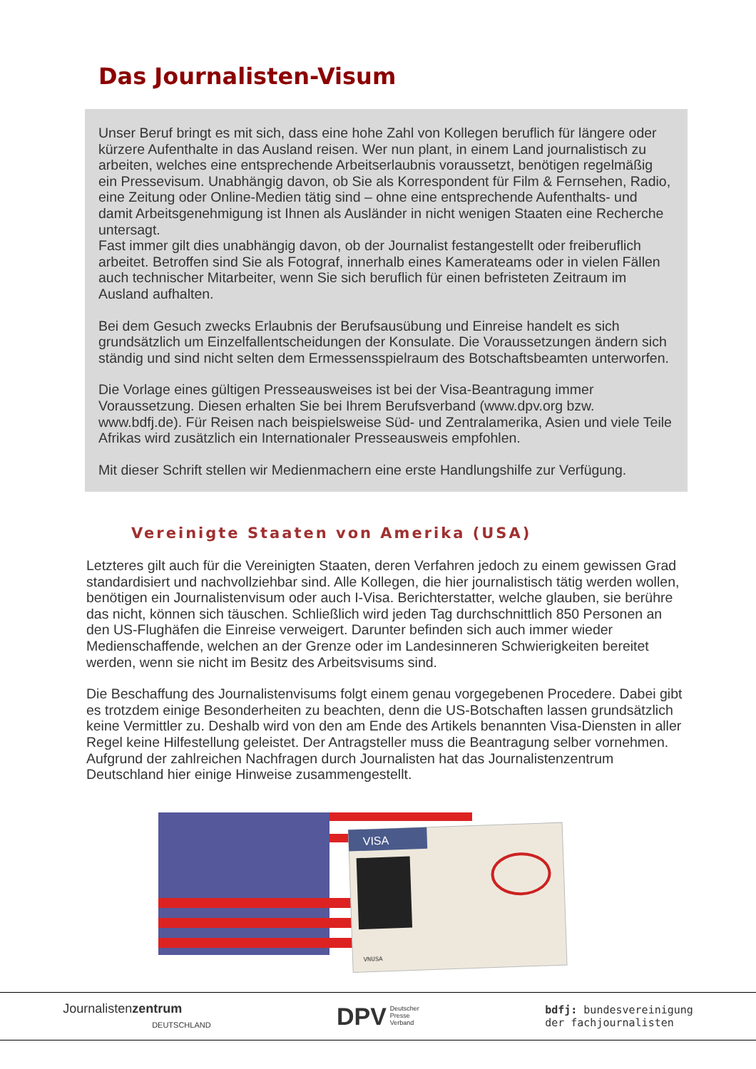Das Journalisten-Visum
Unser Beruf bringt es mit sich, dass eine hohe Zahl von Kollegen beruflich für längere oder kürzere Aufenthalte in das Ausland reisen. Wer nun plant, in einem Land journalistisch zu arbeiten, welches eine entsprechende Arbeitserlaubnis voraussetzt, benötigen regelmäßig ein Pressevisum. Unabhängig davon, ob Sie als Korrespondent für Film & Fernsehen, Radio, eine Zeitung oder Online-Medien tätig sind – ohne eine entsprechende Aufenthalts- und damit Arbeitsgenehmigung ist Ihnen als Ausländer in nicht wenigen Staaten eine Recherche untersagt.
Fast immer gilt dies unabhängig davon, ob der Journalist festangestellt oder freiberuflich arbeitet. Betroffen sind Sie als Fotograf, innerhalb eines Kamerateams oder in vielen Fällen auch technischer Mitarbeiter, wenn Sie sich beruflich für einen befristeten Zeitraum im Ausland aufhalten.
Bei dem Gesuch zwecks Erlaubnis der Berufsausübung und Einreise handelt es sich grundsätzlich um Einzelfallentscheidungen der Konsulate. Die Voraussetzungen ändern sich ständig und sind nicht selten dem Ermessensspielraum des Botschaftsbeamten unterworfen.
Die Vorlage eines gültigen Presseausweises ist bei der Visa-Beantragung immer Voraussetzung. Diesen erhalten Sie bei Ihrem Berufsverband (www.dpv.org bzw. www.bdfj.de). Für Reisen nach beispielsweise Süd- und Zentralamerika, Asien und viele Teile Afrikas wird zusätzlich ein Internationaler Presseausweis empfohlen.
Mit dieser Schrift stellen wir Medienmachern eine erste Handlungshilfe zur Verfügung.
Vereinigte Staaten von Amerika (USA)
Letzteres gilt auch für die Vereinigten Staaten, deren Verfahren jedoch zu einem gewissen Grad standardisiert und nachvollziehbar sind. Alle Kollegen, die hier journalistisch tätig werden wollen, benötigen ein Journalistenvisum oder auch I-Visa. Berichterstatter, welche glauben, sie berühre das nicht, können sich täuschen. Schließlich wird jeden Tag durchschnittlich 850 Personen an den US-Flughäfen die Einreise verweigert. Darunter befinden sich auch immer wieder Medienschaffende, welchen an der Grenze oder im Landesinneren Schwierigkeiten bereitet werden, wenn sie nicht im Besitz des Arbeitsvisums sind.
Die Beschaffung des Journalistenvisums folgt einem genau vorgegebenen Procedere. Dabei gibt es trotzdem einige Besonderheiten zu beachten, denn die US-Botschaften lassen grundsätzlich keine Vermittler zu. Deshalb wird von den am Ende des Artikels benannten Visa-Diensten in aller Regel keine Hilfestellung geleistet. Der Antragsteller muss die Beantragung selber vornehmen. Aufgrund der zahlreichen Nachfragen durch Journalisten hat das Journalistenzentrum Deutschland hier einige Hinweise zusammengestellt.
VISA
VNUSA
Journalistenzentrum
DEUTSCHLAND
DPV Deutscher
Presse
Verband
bdfj: bundesvereinigung
der fachjournalisten